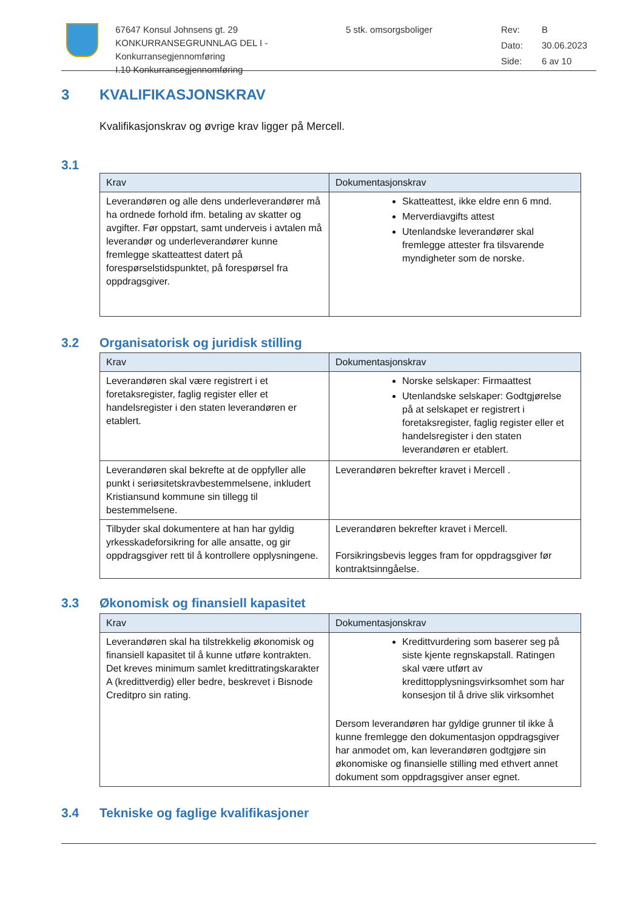67647 Konsul Johnsens gt. 29
KONKURRANSEGRUNNLAG DEL I - Konkurransegjennomføring
I.10 Konkurransegjennomføring
5 stk. omsorgsboliger Rev: B Dato: 30.06.2023 Side: 6 av 10
3 KVALIFIKASJONSKRAV
Kvalifikasjonskrav og øvrige krav ligger på Mercell.
3.1
| Krav | Dokumentasjonskrav |
| --- | --- |
| Leverandøren og alle dens underleverandører må ha ordnede forhold ifm. betaling av skatter og avgifter. Før oppstart, samt underveis i avtalen må leverandør og underleverandører kunne fremlegge skatteattest datert på forespørselstidspunktet, på forespørsel fra oppdragsgiver. | Skatteattest, ikke eldre enn 6 mnd. Merverdiavgifts attest Utenlandske leverandører skal fremlegge attester fra tilsvarende myndigheter som de norske. |
3.2 Organisatorisk og juridisk stilling
| Krav | Dokumentasjonskrav |
| --- | --- |
| Leverandøren skal være registrert i et foretaksregister, faglig register eller et handelsregister i den staten leverandøren er etablert. | Norske selskaper: Firmaattest Utenlandske selskaper: Godtgjørelse på at selskapet er registrert i foretaksregister, faglig register eller et handelsregister i den staten leverandøren er etablert. |
| Leverandøren skal bekrefte at de oppfyller alle punkt i seriøsitetskravbestemmelsene, inkludert Kristiansund kommune sin tillegg til bestemmelsene. | Leverandøren bekrefter kravet i Mercell . |
| Tilbyder skal dokumentere at han har gyldig yrkesskadeforsikring for alle ansatte, og gir oppdragsgiver rett til å kontrollere opplysningene. | Leverandøren bekrefter kravet i Mercell. Forsikringsbevis legges fram for oppdragsgiver før kontraktsinngåelse. |
3.3 Økonomisk og finansiell kapasitet
| Krav | Dokumentasjonskrav |
| --- | --- |
| Leverandøren skal ha tilstrekkelig økonomisk og finansiell kapasitet til å kunne utføre kontrakten. Det kreves minimum samlet kredittratingskarakter A (kredittverdig) eller bedre, beskrevet i Bisnode Creditpro sin rating. | Kredittvurdering som baserer seg på siste kjente regnskapstall. Ratingen skal være utført av kredittopplysningsvirksomhet som har konsesjon til å drive slik virksomhet Dersom leverandøren har gyldige grunner til ikke å kunne fremlegge den dokumentasjon oppdragsgiver har anmodet om, kan leverandøren godtgjøre sin økonomiske og finansielle stilling med ethvert annet dokument som oppdragsgiver anser egnet. |
3.4 Tekniske og faglige kvalifikasjoner